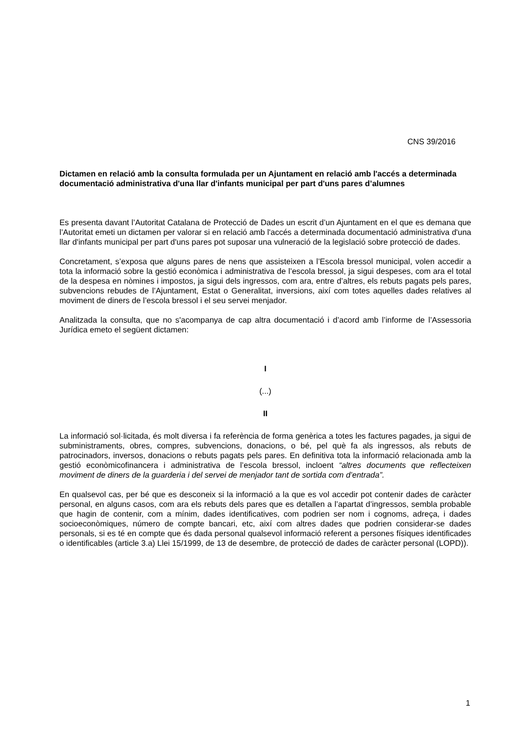CNS 39/2016
Dictamen en relació amb la consulta formulada per un Ajuntament en relació amb l'accés a determinada documentació administrativa d'una llar d'infants municipal per part d'uns pares d’alumnes
Es presenta davant l’Autoritat Catalana de Protecció de Dades un escrit d’un Ajuntament en el que es demana que l’Autoritat emeti un dictamen per valorar si en relació amb l'accés a determinada documentació administrativa d'una llar d'infants municipal per part d'uns pares pot suposar una vulneració de la legislació sobre protecció de dades.
Concretament, s’exposa que alguns pares de nens que assisteixen a l’Escola bressol municipal, volen accedir a tota la informació sobre la gestió econòmica i administrativa de l’escola bressol, ja sigui despeses, com ara el total de la despesa en nòmines i impostos, ja sigui dels ingressos, com ara, entre d’altres, els rebuts pagats pels pares, subvencions rebudes de l’Ajuntament, Estat o Generalitat, inversions, així com totes aquelles dades relatives al moviment de diners de l’escola bressol i el seu servei menjador.
Analitzada la consulta, que no s'acompanya de cap altra documentació i d’acord amb l’informe de l’Assessoria Jurídica emeto el següent dictamen:
I
(...)
II
La informació sol·licitada, és molt diversa i fa referència de forma genèrica a totes les factures pagades, ja sigui de subministraments, obres, compres, subvencions, donacions, o bé, pel què fa als ingressos, als rebuts de patrocinadors, inversos, donacions o rebuts pagats pels pares. En definitiva tota la informació relacionada amb la gestió econòmicofinancera i administrativa de l’escola bressol, incloent “altres documents que reflecteixen moviment de diners de la guarderia i del servei de menjador tant de sortida com d’entrada”.
En qualsevol cas, per bé que es desconeix si la informació a la que es vol accedir pot contenir dades de caràcter personal, en alguns casos, com ara els rebuts dels pares que es detallen a l’apartat d’ingressos, sembla probable que hagin de contenir, com a mínim, dades identificatives, com podrien ser nom i cognoms, adreça, i dades socioeconòmiques, número de compte bancari, etc, així com altres dades que podrien considerar-se dades personals, si es té en compte que és dada personal qualsevol informació referent a persones físiques identificades o identificables (article 3.a) Llei 15/1999, de 13 de desembre, de protecció de dades de caràcter personal (LOPD)).
1